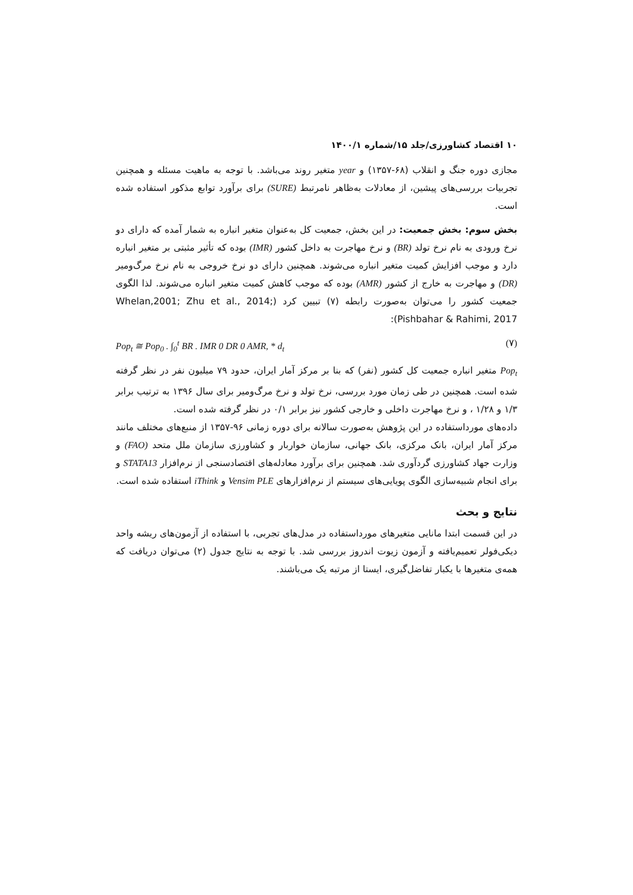۱۰ اقتصاد کشاورزی/جلد ۱۵/شماره ۱۴۰۰/۱
مجازی دوره جنگ و انقلاب (۶۸-۱۳۵۷) و year متغیر روند می‌باشد. با توجه به ماهیت مسئله و همچنین تجربیات بررسی‌های پیشین، از معادلات به‌ظاهر نامرتبط (SURE) برای برآورد توابع مذکور استفاده شده است.
بخش سوم: بخش جمعیت: در این بخش، جمعیت کل به‌عنوان متغیر انباره به شمار آمده که دارای دو نرخ ورودی به نام نرخ تولد (BR) و نرخ مهاجرت به داخل کشور (IMR) بوده که تأثیر مثبتی بر متغیر انباره دارد و موجب افزایش کمیت متغیر انباره می‌شوند. همچنین دارای دو نرخ خروجی به نام نرخ مرگ‌ومیر (DR) و مهاجرت به خارج از کشور (AMR) بوده که موجب کاهش کمیت متغیر انباره می‌شوند. لذا الگوی جمعیت کشور را می‌توان به‌صورت رابطه (۷) تبیین کرد (Whelan,2001; Zhu et al., 2014; Pishbahar & Rahimi, 2017):
Pop<sub>t</sub> ≅ Pop<sub>0</sub> . ∫<sub>0</sub><sup>t</sup> BR . IMR 0 DR 0 AMR, * d<sub>t</sub> (۷)
Pop<sub>t</sub> متغیر انباره جمعیت کل کشور (نفر) که بنا بر مرکز آمار ایران، حدود ۷۹ میلیون نفر در نظر گرفته شده است. همچنین در طی زمان مورد بررسی، نرخ تولد و نرخ مرگ‌ومیر برای سال ۱۳۹۶ به ترتیب برابر ۱/۳ و ۱/۲۸ ، و نرخ مهاجرت داخلی و خارجی کشور نیز برابر ۰/۱ در نظر گرفته شده است.
داده‌های مورداستفاده در این پژوهش به‌صورت سالانه برای دوره زمانی ۹۶-۱۳۵۷ از منبع‌های مختلف مانند مرکز آمار ایران، بانک مرکزی، بانک جهانی، سازمان خواربار و کشاورزی سازمان ملل متحد (FAO) و وزارت جهاد کشاورزی گردآوری شد. همچنین برای برآورد معادله‌های اقتصادسنجی از نرم‌افزار STATA13 و برای انجام شبیه‌سازی الگوی پویایی‌های سیستم از نرم‌افزارهای Vensim PLE و iThink استفاده شده است.
نتایج و بحث
در این قسمت ابتدا مانایی متغیرهای مورداستفاده در مدل‌های تجربی، با استفاده از آزمون‌های ریشه واحد دیکی‌فولر تعمیم‌یافته و آزمون زیوت اندروز بررسی شد. با توجه به نتایج جدول (۲) می‌توان دریافت که همه‌ی متغیرها با یکبار تفاضل‌گیری، ایستا از مرتبه یک می‌باشند.